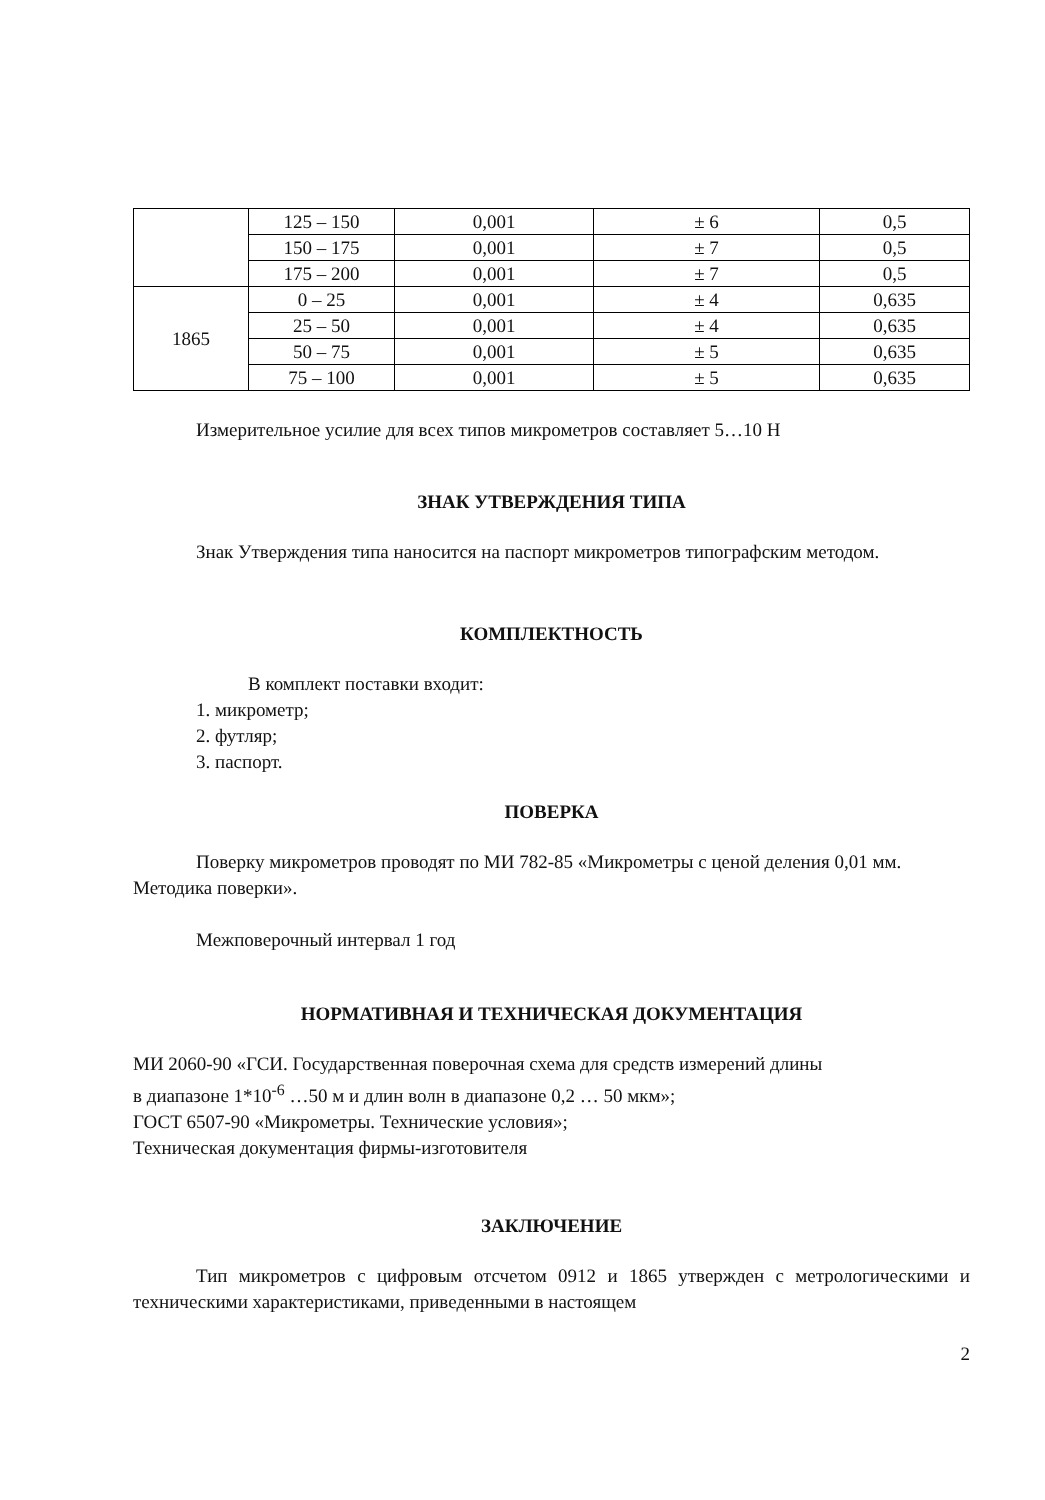| | 125 – 150 | 0,001 | ± 6 | 0,5 |
| | 150 – 175 | 0,001 | ± 7 | 0,5 |
| | 175 – 200 | 0,001 | ± 7 | 0,5 |
| 1865 | 0 – 25 | 0,001 | ± 4 | 0,635 |
| | 25 – 50 | 0,001 | ± 4 | 0,635 |
| | 50 – 75 | 0,001 | ± 5 | 0,635 |
| | 75 – 100 | 0,001 | ± 5 | 0,635 |
Измерительное усилие для всех типов микрометров составляет 5…10 Н
ЗНАК УТВЕРЖДЕНИЯ ТИПА
Знак Утверждения типа наносится на паспорт микрометров типографским методом.
КОМПЛЕКТНОСТЬ
В комплект поставки входит:
1. микрометр;
2. футляр;
3. паспорт.
ПОВЕРКА
Поверку микрометров проводят по МИ 782-85 «Микрометры с ценой деления 0,01 мм. Методика поверки».
Межповерочный интервал 1 год
НОРМАТИВНАЯ И ТЕХНИЧЕСКАЯ ДОКУМЕНТАЦИЯ
МИ 2060-90 «ГСИ. Государственная поверочная схема для средств измерений длины
в диапазоне 1*10<sup>-6</sup> …50 м и длин волн в диапазоне 0,2 … 50 мкм»;
ГОСТ 6507-90 «Микрометры. Технические условия»;
Техническая документация фирмы-изготовителя
ЗАКЛЮЧЕНИЕ
Тип микрометров с цифровым отсчетом 0912 и 1865 утвержден с метрологическими и техническими характеристиками, приведенными в настоящем
2